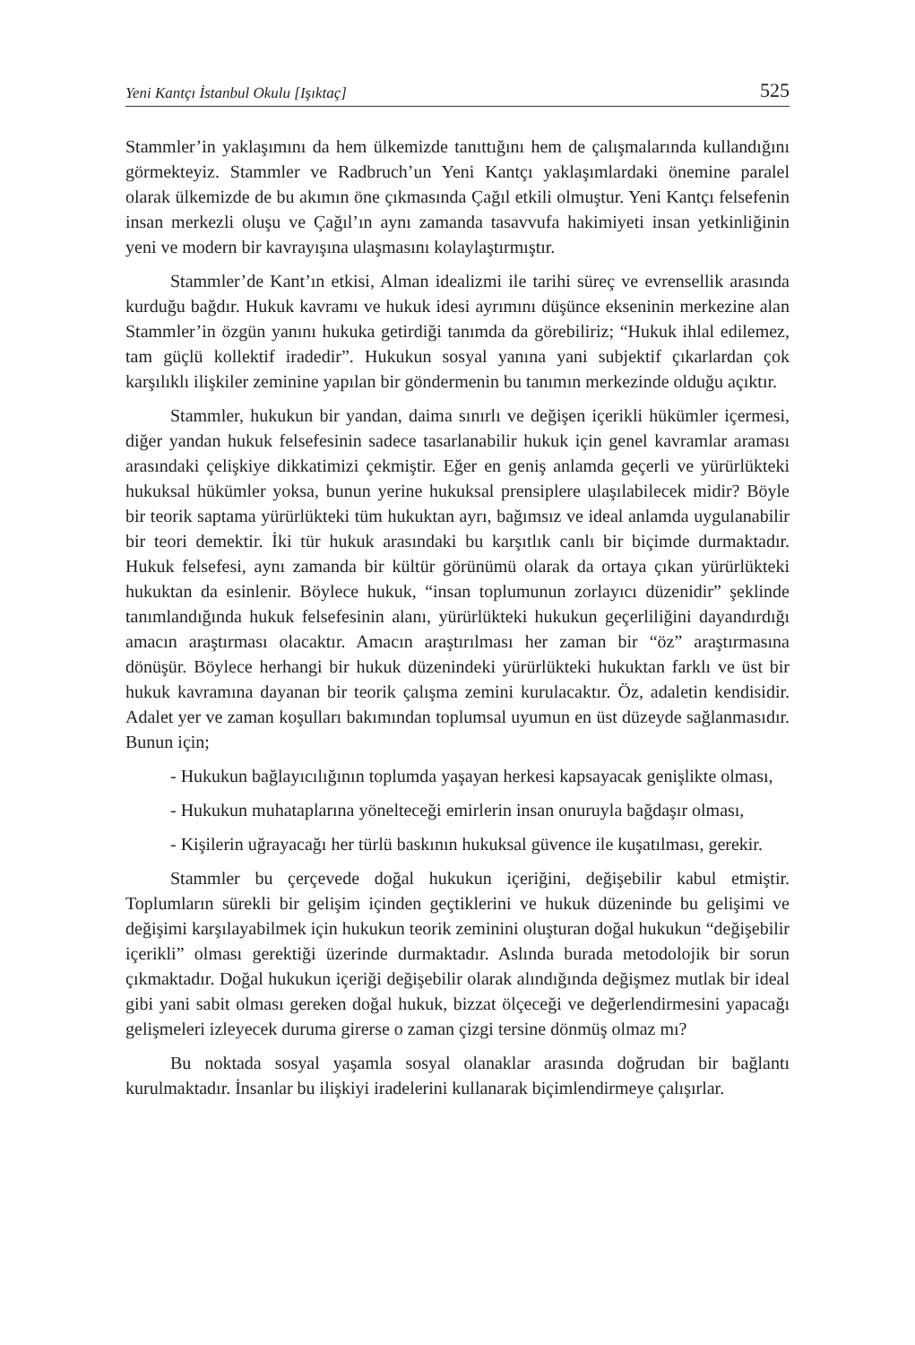Yeni Kantçı İstanbul Okulu [Işıktaç] 525
Stammler’in yaklaşımını da hem ülkemizde tanıttığını hem de çalışmalarında kullandığını görmekteyiz. Stammler ve Radbruch’un Yeni Kantçı yaklaşımlardaki önemine paralel olarak ülkemizde de bu akımın öne çıkmasında Çağıl etkili olmuştur. Yeni Kantçı felsefenin insan merkezli oluşu ve Çağıl’ın aynı zamanda tasavvufa hakimiyeti insan yetkinliğinin yeni ve modern bir kavrayışına ulaşmasını kolaylaştırmıştır.
Stammler’de Kant’ın etkisi, Alman idealizmi ile tarihi süreç ve evrensellik arasında kurduğu bağdır. Hukuk kavramı ve hukuk idesi ayrımını düşünce ekseninin merkezine alan Stammler’in özgün yanını hukuka getirdiği tanımda da görebiliriz; “Hukuk ihlal edilemez, tam güçlü kollektif iradedir”. Hukukun sosyal yanına yani subjektif çıkarlardan çok karşılıklı ilişkiler zeminine yapılan bir göndermenin bu tanımın merkezinde olduğu açıktır.
Stammler, hukukun bir yandan, daima sınırlı ve değişen içerikli hükümler içermesi, diğer yandan hukuk felsefesinin sadece tasarlanabilir hukuk için genel kavramlar araması arasındaki çelişkiye dikkatimizi çekmiştir. Eğer en geniş anlamda geçerli ve yürürlükteki hukuksal hükümler yoksa, bunun yerine hukuksal prensiplere ulaşılabilecek midir? Böyle bir teorik saptama yürürlükteki tüm hukuktan ayrı, bağımsız ve ideal anlamda uygulanabilir bir teori demektir. İki tür hukuk arasındaki bu karşıtlık canlı bir biçimde durmaktadır. Hukuk felsefesi, aynı zamanda bir kültür görünümü olarak da ortaya çıkan yürürlükteki hukuktan da esinlenir. Böylece hukuk, “insan toplumunun zorlayıcı düzenidir” şeklinde tanımlandığında hukuk felsefesinin alanı, yürürlükteki hukukun geçerliliğini dayandırdığı amacın araştırması olacaktır. Amacın araştırılması her zaman bir “öz” araştırmasına dönüşür. Böylece herhangi bir hukuk düzenindeki yürürlükteki hukuktan farklı ve üst bir hukuk kavramına dayanan bir teorik çalışma zemini kurulacaktır. Öz, adaletin kendisidir. Adalet yer ve zaman koşulları bakımından toplumsal uyumun en üst düzeyde sağlanmasıdır. Bunun için;
- Hukukun bağlayıcılığının toplumda yaşayan herkesi kapsayacak genişlikte olması,
- Hukukun muhataplarına yönelteceği emirlerin insan onuruyla bağdaşır olması,
- Kişilerin uğrayacağı her türlü baskının hukuksal güvence ile kuşatılması, gerekir.
Stammler bu çerçevede doğal hukukun içeriğini, değişebilir kabul etmiştir. Toplumların sürekli bir gelişim içinden geçtiklerini ve hukuk düzeninde bu gelişimi ve değişimi karşılayabilmek için hukukun teorik zeminini oluşturan doğal hukukun “değişebilir içerikli” olması gerektiği üzerinde durmaktadır. Aslında burada metodolojik bir sorun çıkmaktadır. Doğal hukukun içeriği değişebilir olarak alındığında değişmez mutlak bir ideal gibi yani sabit olması gereken doğal hukuk, bizzat ölçeceği ve değerlendirmesini yapacağı gelişmeleri izleyecek duruma girerse o zaman çizgi tersine dönmüş olmaz mı?
Bu noktada sosyal yaşamla sosyal olanaklar arasında doğrudan bir bağlantı kurulmaktadır. İnsanlar bu ilişkiyi iradelerini kullanarak biçimlendirmeye çalışırlar.